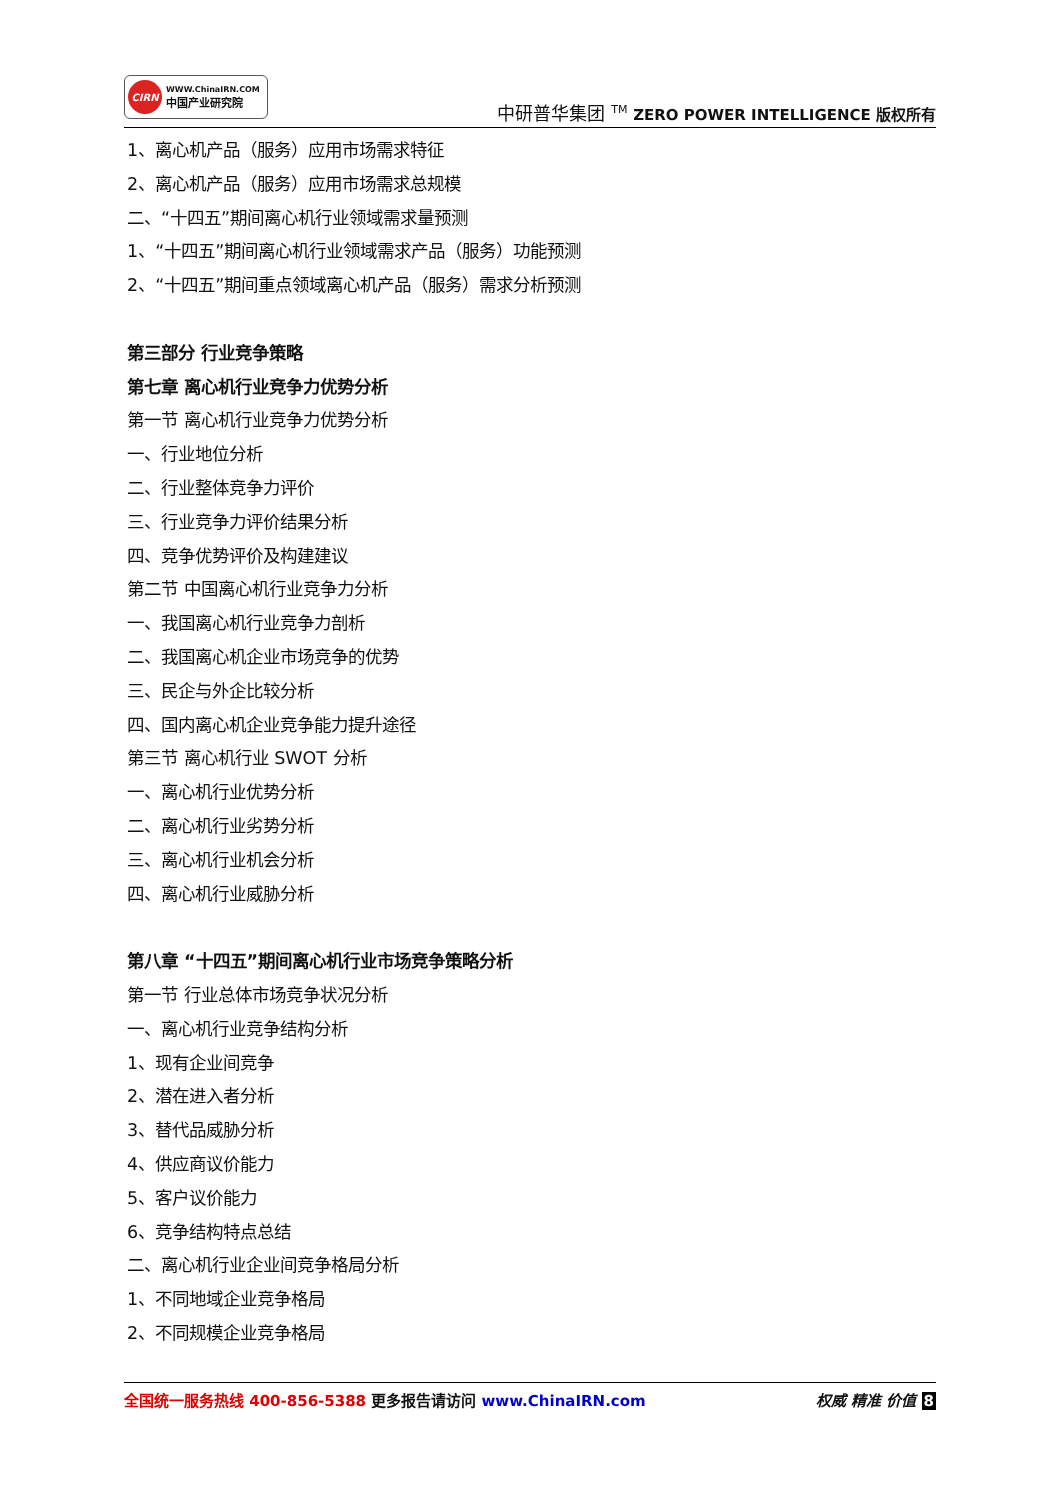CIRN
WWW.ChinaIRN.COM
中国产业研究院
中研普华集团 <sup>TM</sup> ZERO POWER INTELLIGENCE 版权所有
1、离心机产品（服务）应用市场需求特征
2、离心机产品（服务）应用市场需求总规模
二、“十四五”期间离心机行业领域需求量预测
1、“十四五”期间离心机行业领域需求产品（服务）功能预测
2、“十四五”期间重点领域离心机产品（服务）需求分析预测
第三部分 行业竞争策略
第七章 离心机行业竞争力优势分析
第一节 离心机行业竞争力优势分析
一、行业地位分析
二、行业整体竞争力评价
三、行业竞争力评价结果分析
四、竞争优势评价及构建建议
第二节 中国离心机行业竞争力分析
一、我国离心机行业竞争力剖析
二、我国离心机企业市场竞争的优势
三、民企与外企比较分析
四、国内离心机企业竞争能力提升途径
第三节 离心机行业 SWOT 分析
一、离心机行业优势分析
二、离心机行业劣势分析
三、离心机行业机会分析
四、离心机行业威胁分析
第八章 “十四五”期间离心机行业市场竞争策略分析
第一节 行业总体市场竞争状况分析
一、离心机行业竞争结构分析
1、现有企业间竞争
2、潜在进入者分析
3、替代品威胁分析
4、供应商议价能力
5、客户议价能力
6、竞争结构特点总结
二、离心机行业企业间竞争格局分析
1、不同地域企业竞争格局
2、不同规模企业竞争格局
全国统一服务热线 400-856-5388 更多报告请访问 www.ChinaIRN.com
权威 精准 价值 8